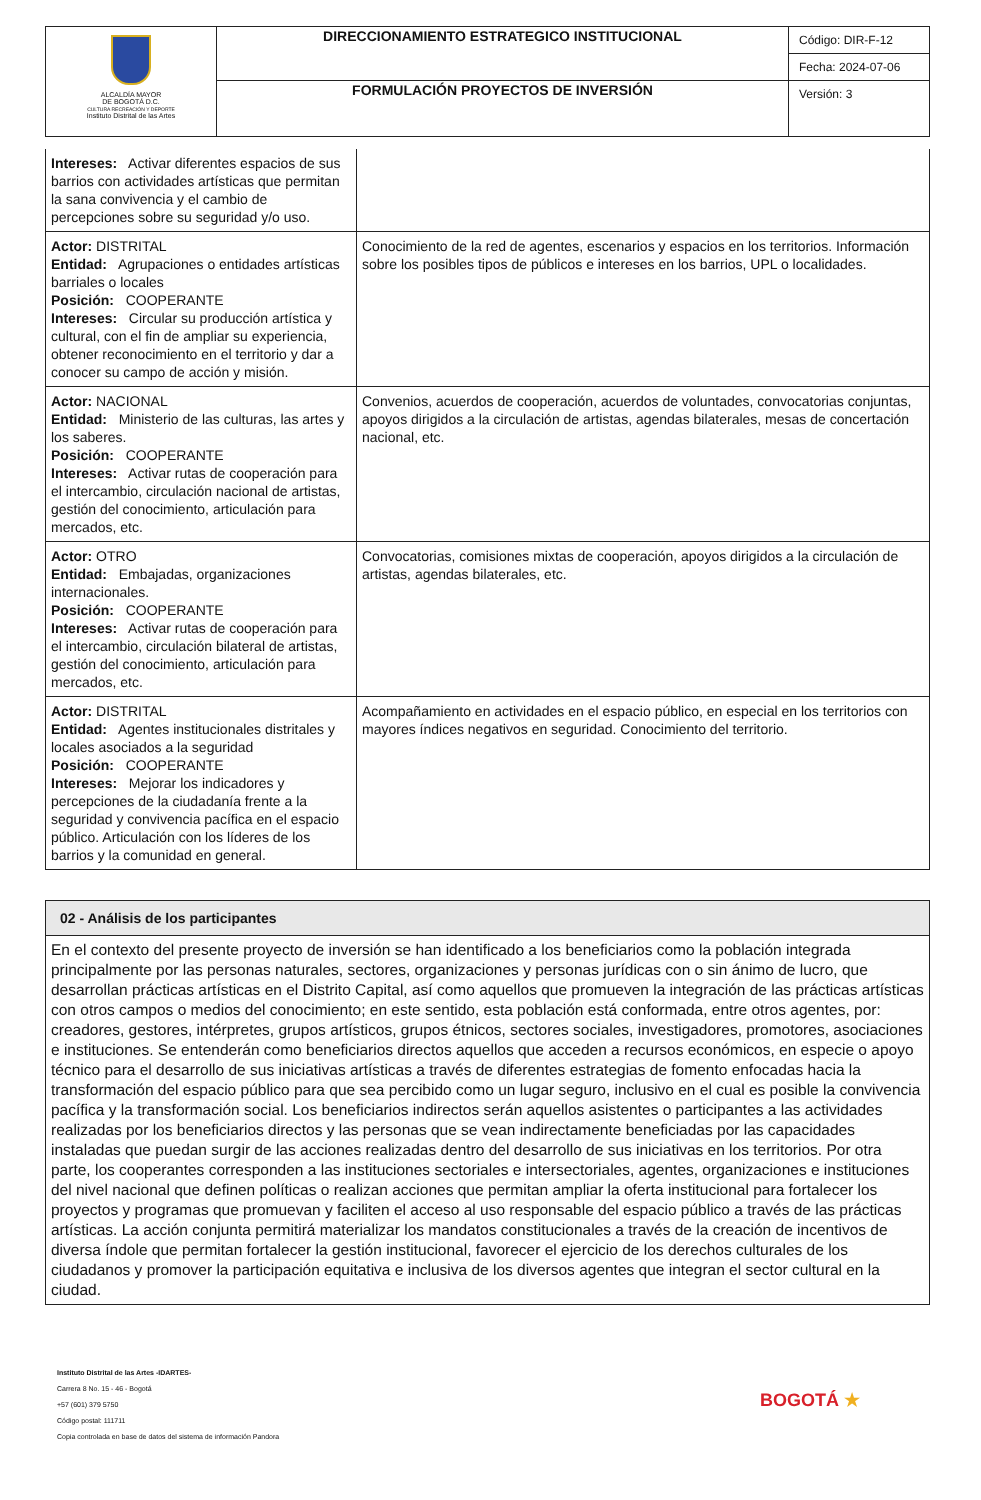| ALCALDÍA MAYOR DE BOGOTÁ D.C. CULTURA RECREACIÓN Y DEPORTE Instituto Distrital de las Artes | DIRECCIONAMIENTO ESTRATEGICO INSTITUCIONAL | Código: DIR-F-12 Fecha: 2024-07-06 |
| | FORMULACIÓN PROYECTOS DE INVERSIÓN | Versión: 3 |
| Intereses: Activar diferentes espacios de sus barrios con actividades artísticas que permitan la sana convivencia y el cambio de percepciones sobre su seguridad y/o uso. | |
| Actor: DISTRITAL Entidad: Agrupaciones o entidades artísticas barriales o locales Posición: COOPERANTE Intereses: Circular su producción artística y cultural, con el fin de ampliar su experiencia, obtener reconocimiento en el territorio y dar a conocer su campo de acción y misión. | Conocimiento de la red de agentes, escenarios y espacios en los territorios. Información sobre los posibles tipos de públicos e intereses en los barrios, UPL o localidades. |
| Actor: NACIONAL Entidad: Ministerio de las culturas, las artes y los saberes. Posición: COOPERANTE Intereses: Activar rutas de cooperación para el intercambio, circulación nacional de artistas, gestión del conocimiento, articulación para mercados, etc. | Convenios, acuerdos de cooperación, acuerdos de voluntades, convocatorias conjuntas, apoyos dirigidos a la circulación de artistas, agendas bilaterales, mesas de concertación nacional, etc. |
| Actor: OTRO Entidad: Embajadas, organizaciones internacionales. Posición: COOPERANTE Intereses: Activar rutas de cooperación para el intercambio, circulación bilateral de artistas, gestión del conocimiento, articulación para mercados, etc. | Convocatorias, comisiones mixtas de cooperación, apoyos dirigidos a la circulación de artistas, agendas bilaterales, etc. |
| Actor: DISTRITAL Entidad: Agentes institucionales distritales y locales asociados a la seguridad Posición: COOPERANTE Intereses: Mejorar los indicadores y percepciones de la ciudadanía frente a la seguridad y convivencia pacífica en el espacio público. Articulación con los líderes de los barrios y la comunidad en general. | Acompañamiento en actividades en el espacio público, en especial en los territorios con mayores índices negativos en seguridad. Conocimiento del territorio. |
| 02 - Análisis de los participantes |
| En el contexto del presente proyecto de inversión se han identificado a los beneficiarios como la población integrada principalmente por las personas naturales, sectores, organizaciones y personas jurídicas con o sin ánimo de lucro, que desarrollan prácticas artísticas en el Distrito Capital, así como aquellos que promueven la integración de las prácticas artísticas con otros campos o medios del conocimiento; en este sentido, esta población está conformada, entre otros agentes, por: creadores, gestores, intérpretes, grupos artísticos, grupos étnicos, sectores sociales, investigadores, promotores, asociaciones e instituciones. Se entenderán como beneficiarios directos aquellos que acceden a recursos económicos, en especie o apoyo técnico para el desarrollo de sus iniciativas artísticas a través de diferentes estrategias de fomento enfocadas hacia la transformación del espacio público para que sea percibido como un lugar seguro, inclusivo en el cual es posible la convivencia pacífica y la transformación social. Los beneficiarios indirectos serán aquellos asistentes o participantes a las actividades realizadas por los beneficiarios directos y las personas que se vean indirectamente beneficiadas por las capacidades instaladas que puedan surgir de las acciones realizadas dentro del desarrollo de sus iniciativas en los territorios. Por otra parte, los cooperantes corresponden a las instituciones sectoriales e intersectoriales, agentes, organizaciones e instituciones del nivel nacional que definen políticas o realizan acciones que permitan ampliar la oferta institucional para fortalecer los proyectos y programas que promuevan y faciliten el acceso al uso responsable del espacio público a través de las prácticas artísticas. La acción conjunta permitirá materializar los mandatos constitucionales a través de la creación de incentivos de diversa índole que permitan fortalecer la gestión institucional, favorecer el ejercicio de los derechos culturales de los ciudadanos y promover la participación equitativa e inclusiva de los diversos agentes que integran el sector cultural en la ciudad. |
Instituto Distrital de las Artes -IDARTES-
Carrera 8 No. 15 - 46 - Bogotá
+57 (601) 379 5750
Código postal: 111711
Copia controlada en base de datos del sistema de información Pandora
BOGOTÁ ★